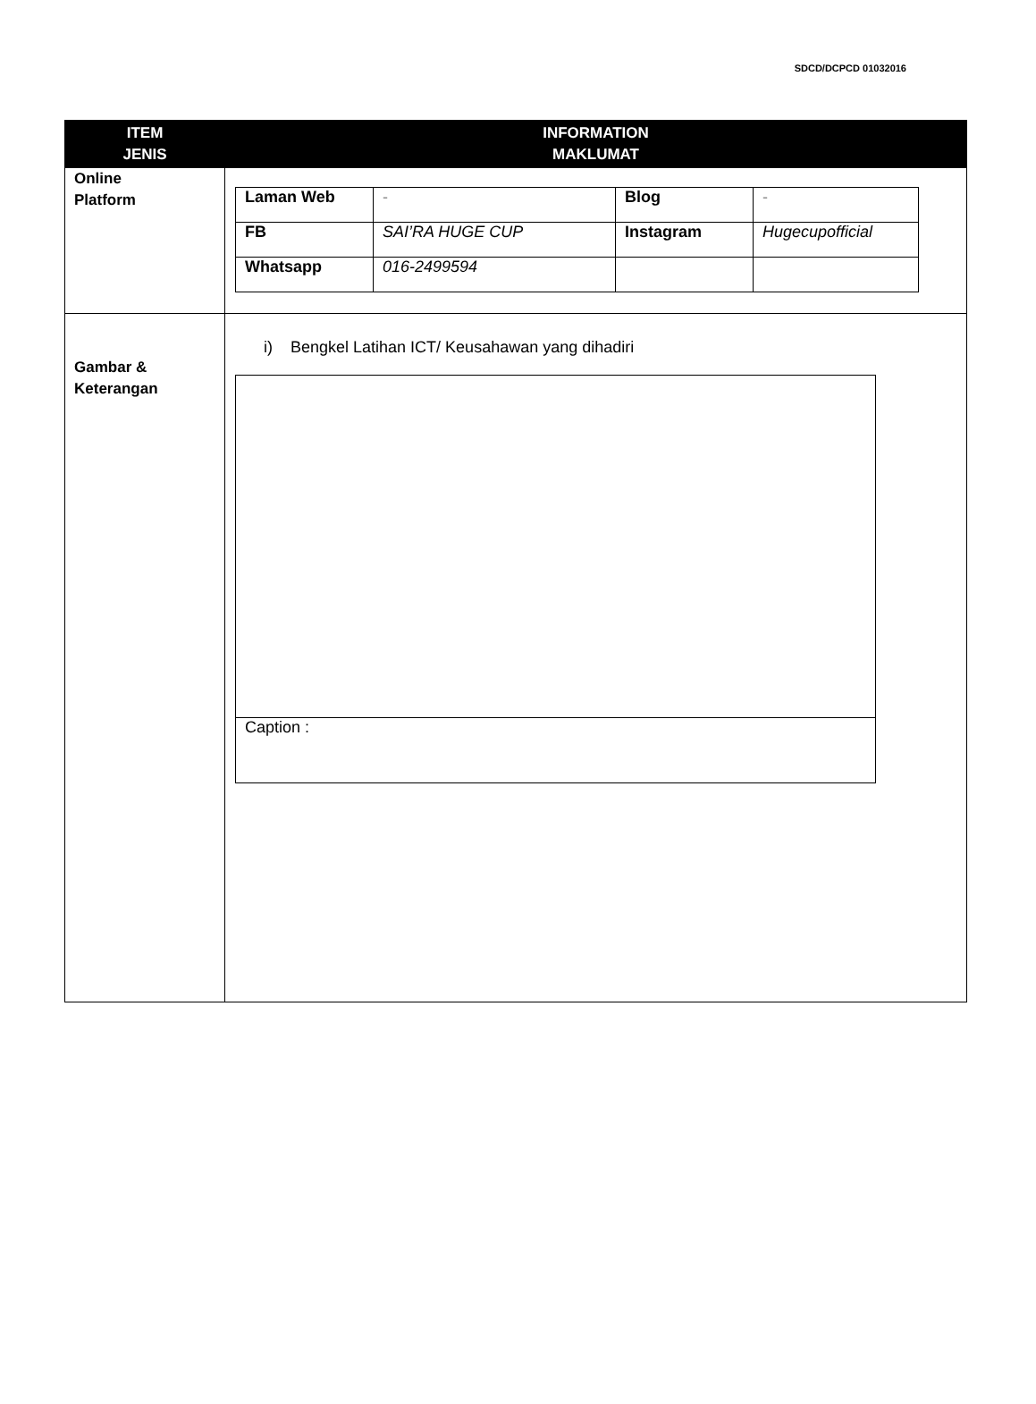SDCD/DCPCD 01032016
| ITEM JENIS | INFORMATION MAKLUMAT |
| --- | --- |
| Online Platform | / Laman Web / - / Blog / - / / FB / SAI’RA HUGE CUP / Instagram / Hugecupofficial / / Whatsapp / 016-2499594 / / / |
| Gambar & Keterangan | i) Bengkel Latihan ICT/ Keusahawan yang dihadiri Caption : |